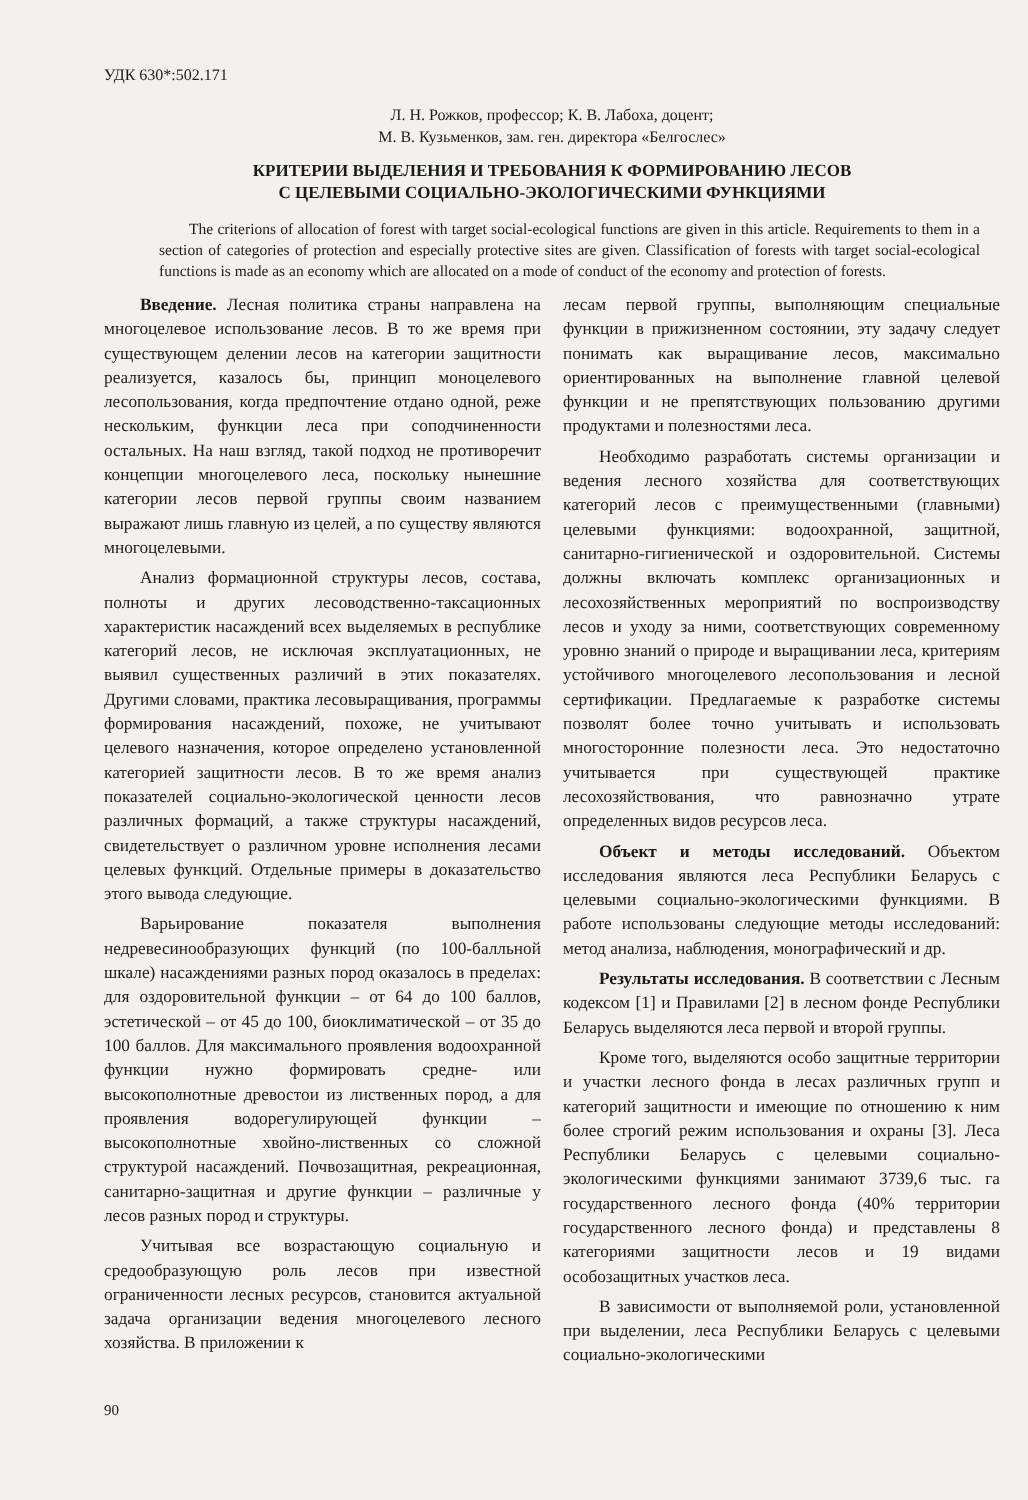УДК 630*:502.171
Л. Н. Рожков, профессор; К. В. Лабоха, доцент;
М. В. Кузьменков, зам. ген. директора «Белгослес»
КРИТЕРИИ ВЫДЕЛЕНИЯ И ТРЕБОВАНИЯ К ФОРМИРОВАНИЮ ЛЕСОВ
С ЦЕЛЕВЫМИ СОЦИАЛЬНО-ЭКОЛОГИЧЕСКИМИ ФУНКЦИЯМИ
The criterions of allocation of forest with target social-ecological functions are given in this article. Requirements to them in a section of categories of protection and especially protective sites are given. Classification of forests with target social-ecological functions is made as an economy which are allocated on a mode of conduct of the economy and protection of forests.
Введение. Лесная политика страны направлена на многоцелевое использование лесов. В то же время при существующем делении лесов на категории защитности реализуется, казалось бы, принцип моноцелевого лесопользования, когда предпочтение отдано одной, реже нескольким, функции леса при соподчиненности остальных. На наш взгляд, такой подход не противоречит концепции многоцелевого леса, поскольку нынешние категории лесов первой группы своим названием выражают лишь главную из целей, а по существу являются многоцелевыми.
Анализ формационной структуры лесов, состава, полноты и других лесоводственно-таксационных характеристик насаждений всех выделяемых в республике категорий лесов, не исключая эксплуатационных, не выявил существенных различий в этих показателях. Другими словами, практика лесовыращивания, программы формирования насаждений, похоже, не учитывают целевого назначения, которое определено установленной категорией защитности лесов. В то же время анализ показателей социально-экологической ценности лесов различных формаций, а также структуры насаждений, свидетельствует о различном уровне исполнения лесами целевых функций. Отдельные примеры в доказательство этого вывода следующие.
Варьирование показателя выполнения недревесинообразующих функций (по 100-балльной шкале) насаждениями разных пород оказалось в пределах: для оздоровительной функции – от 64 до 100 баллов, эстетической – от 45 до 100, биоклиматической – от 35 до 100 баллов. Для максимального проявления водоохранной функции нужно формировать средне- или высокополнотные древостои из лиственных пород, а для проявления водорегулирующей функции – высокополнотные хвойно-лиственных со сложной структурой насаждений. Почвозащитная, рекреационная, санитарно-защитная и другие функции – различные у лесов разных пород и структуры.
Учитывая все возрастающую социальную и средообразующую роль лесов при известной ограниченности лесных ресурсов, становится актуальной задача организации ведения многоцелевого лесного хозяйства. В приложении к
лесам первой группы, выполняющим специальные функции в прижизненном состоянии, эту задачу следует понимать как выращивание лесов, максимально ориентированных на выполнение главной целевой функции и не препятствующих пользованию другими продуктами и полезностями леса.
Необходимо разработать системы организации и ведения лесного хозяйства для соответствующих категорий лесов с преимущественными (главными) целевыми функциями: водоохранной, защитной, санитарно-гигиенической и оздоровительной. Системы должны включать комплекс организационных и лесохозяйственных мероприятий по воспроизводству лесов и уходу за ними, соответствующих современному уровню знаний о природе и выращивании леса, критериям устойчивого многоцелевого лесопользования и лесной сертификации. Предлагаемые к разработке системы позволят более точно учитывать и использовать многосторонние полезности леса. Это недостаточно учитывается при существующей практике лесохозяйствования, что равнозначно утрате определенных видов ресурсов леса.
Объект и методы исследований. Объектом исследования являются леса Республики Беларусь с целевыми социально-экологическими функциями. В работе использованы следующие методы исследований: метод анализа, наблюдения, монографический и др.
Результаты исследования. В соответствии с Лесным кодексом [1] и Правилами [2] в лесном фонде Республики Беларусь выделяются леса первой и второй группы.
Кроме того, выделяются особо защитные территории и участки лесного фонда в лесах различных групп и категорий защитности и имеющие по отношению к ним более строгий режим использования и охраны [3]. Леса Республики Беларусь с целевыми социально-экологическими функциями занимают 3739,6 тыс. га государственного лесного фонда (40% территории государственного лесного фонда) и представлены 8 категориями защитности лесов и 19 видами особозащитных участков леса.
В зависимости от выполняемой роли, установленной при выделении, леса Республики Беларусь с целевыми социально-экологическими
90